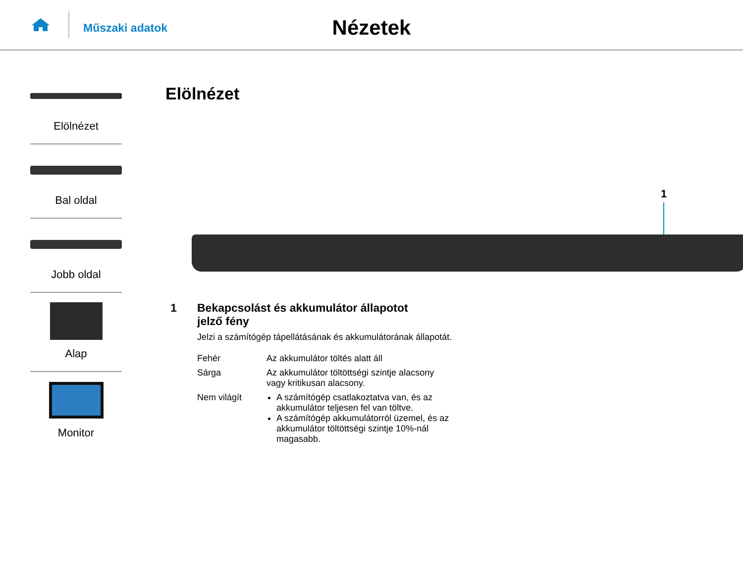Műszaki adatok
Nézetek
Elölnézet
Bal oldal
Jobb oldal
Alap
Monitor
Elölnézet
1
1 Bekapcsolást és akkumulátor állapotot
jelző fény
Jelzi a számítógép tápellátásának és akkumulátorának állapotát.
| Fehér | Az akkumulátor töltés alatt áll |
| Sárga | Az akkumulátor töltöttségi szintje alacsony vagy kritikusan alacsony. |
| Nem világít | A számítógép csatlakoztatva van, és az akkumulátor teljesen fel van töltve. A számítógép akkumulátorról üzemel, és az akkumulátor töltöttségi szintje 10%-nál magasabb. |